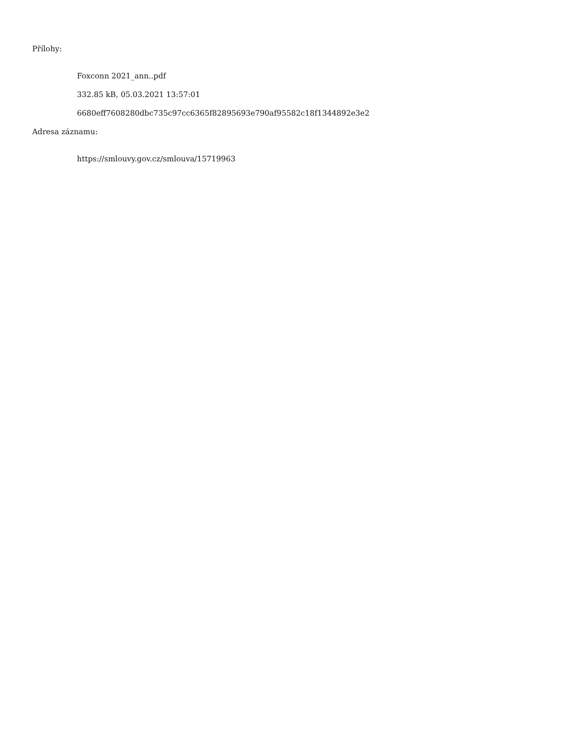Přílohy:
Foxconn 2021_ann..pdf
332.85 kB, 05.03.2021 13:57:01
6680eff7608280dbc735c97cc6365f82895693e790af95582c18f1344892e3e2
Adresa záznamu:
https://smlouvy.gov.cz/smlouva/15719963